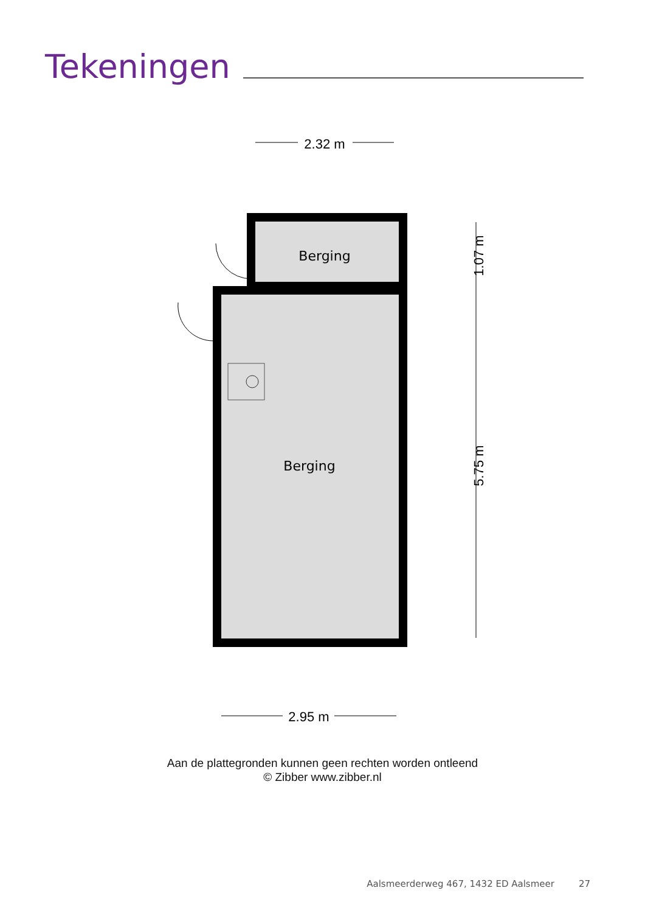Tekeningen
2.32 m
Berging
Berging
1.07 m
5.75 m
2.95 m
Aan de plattegronden kunnen geen rechten worden ontleend
© Zibber www.zibber.nl
Aalsmeerderweg 467, 1432 ED Aalsmeer 27